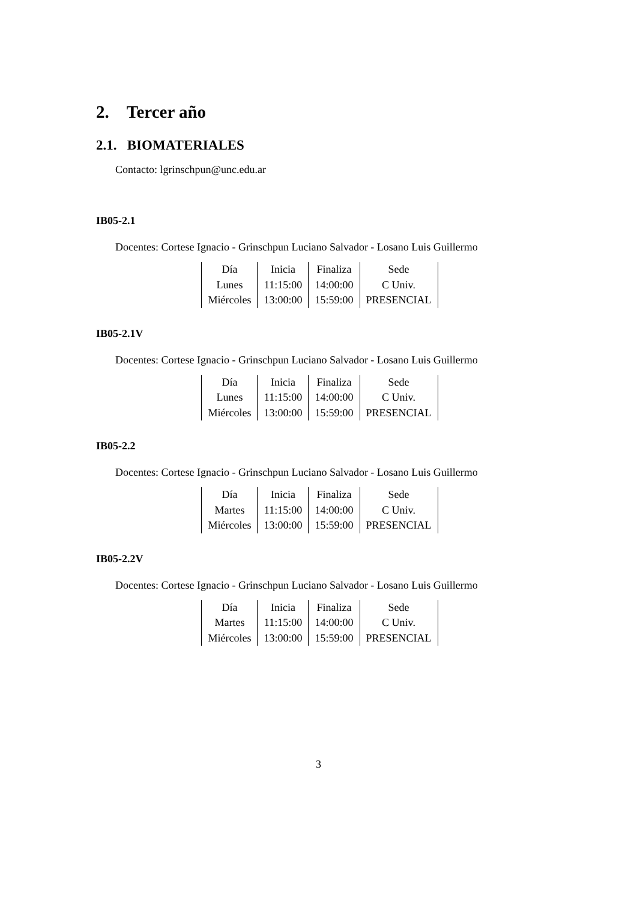2. Tercer año
2.1. BIOMATERIALES
Contacto: lgrinschpun@unc.edu.ar
IB05-2.1
Docentes: Cortese Ignacio - Grinschpun Luciano Salvador - Losano Luis Guillermo
| Día | Inicia | Finaliza | Sede |
| Lunes | 11:15:00 | 14:00:00 | C Univ. |
| Miércoles | 13:00:00 | 15:59:00 | PRESENCIAL |
IB05-2.1V
Docentes: Cortese Ignacio - Grinschpun Luciano Salvador - Losano Luis Guillermo
| Día | Inicia | Finaliza | Sede |
| Lunes | 11:15:00 | 14:00:00 | C Univ. |
| Miércoles | 13:00:00 | 15:59:00 | PRESENCIAL |
IB05-2.2
Docentes: Cortese Ignacio - Grinschpun Luciano Salvador - Losano Luis Guillermo
| Día | Inicia | Finaliza | Sede |
| Martes | 11:15:00 | 14:00:00 | C Univ. |
| Miércoles | 13:00:00 | 15:59:00 | PRESENCIAL |
IB05-2.2V
Docentes: Cortese Ignacio - Grinschpun Luciano Salvador - Losano Luis Guillermo
| Día | Inicia | Finaliza | Sede |
| Martes | 11:15:00 | 14:00:00 | C Univ. |
| Miércoles | 13:00:00 | 15:59:00 | PRESENCIAL |
3